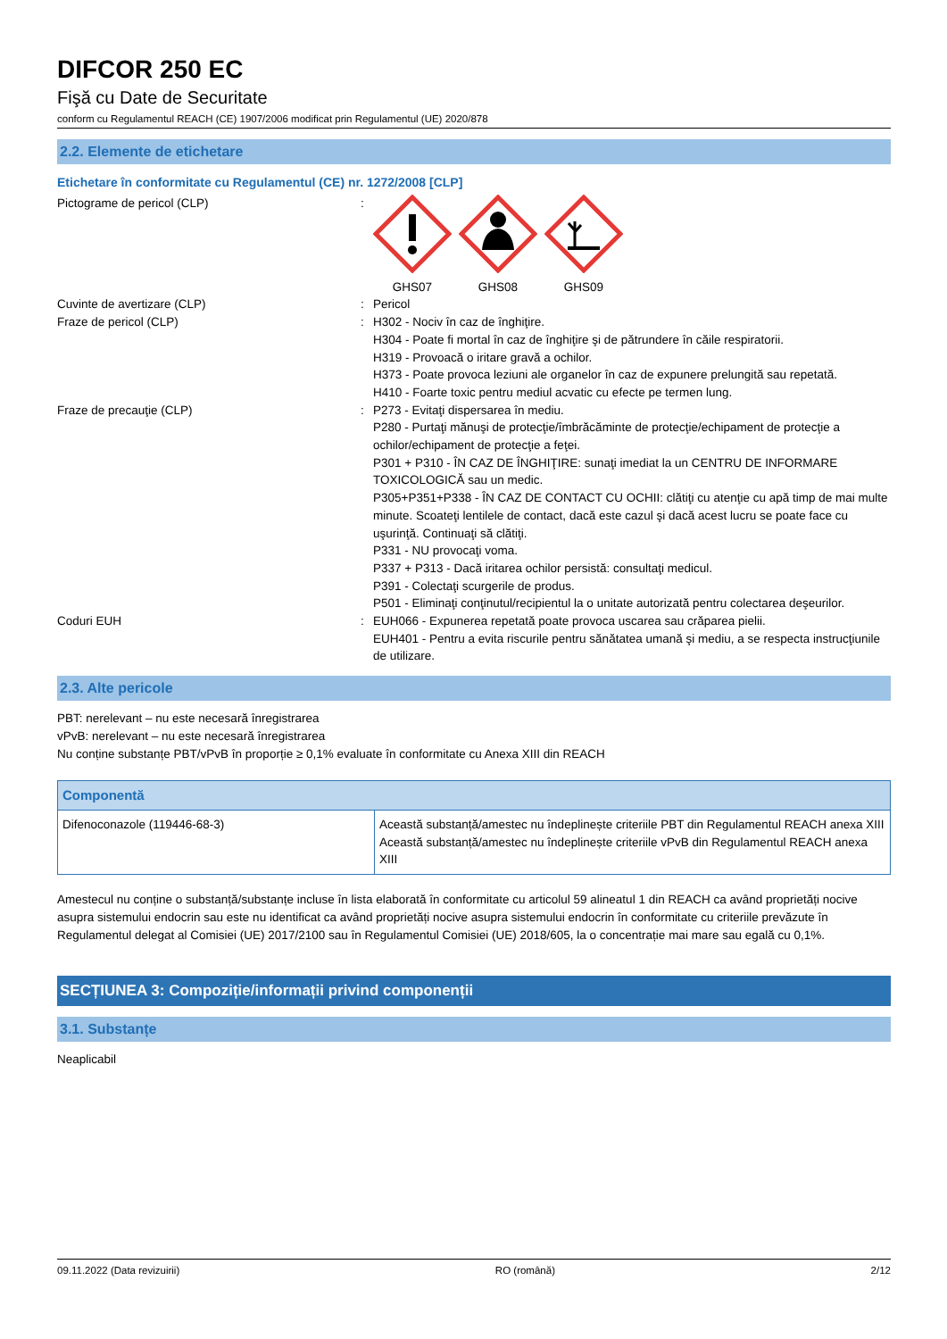DIFCOR 250 EC
Fişă cu Date de Securitate
conform cu Regulamentul REACH (CE) 1907/2006 modificat prin Regulamentul (UE) 2020/878
2.2. Elemente de etichetare
Etichetare în conformitate cu Regulamentul (CE) nr. 1272/2008 [CLP]
Pictograme de pericol (CLP) : GHS07 GHS08 GHS09
Cuvinte de avertizare (CLP) : Pericol
Fraze de pericol (CLP) : H302 - Nociv în caz de înghiţire.
H304 - Poate fi mortal în caz de înghiţire şi de pătrundere în căile respiratorii.
H319 - Provoacă o iritare gravă a ochilor.
H373 - Poate provoca leziuni ale organelor în caz de expunere prelungită sau repetată.
H410 - Foarte toxic pentru mediul acvatic cu efecte pe termen lung.
Fraze de precauţie (CLP) : P273 - Evitaţi dispersarea în mediu.
P280 - Purtaţi mănuşi de protecţie/îmbrăcăminte de protecţie/echipament de protecţie a ochilor/echipament de protecţie a feţei.
P301 + P310 - ÎN CAZ DE ÎNGHIŢIRE: sunaţi imediat la un CENTRU DE INFORMARE TOXICOLOGICĂ sau un medic.
P305+P351+P338 - ÎN CAZ DE CONTACT CU OCHII: clătiţi cu atenţie cu apă timp de mai multe minute. Scoateţi lentilele de contact, dacă este cazul şi dacă acest lucru se poate face cu uşurinţă. Continuaţi să clătiţi.
P331 - NU provocaţi voma.
P337 + P313 - Dacă iritarea ochilor persistă: consultaţi medicul.
P391 - Colectaţi scurgerile de produs.
P501 - Eliminaţi conţinutul/recipientul la o unitate autorizată pentru colectarea deşeurilor.
Coduri EUH : EUH066 - Expunerea repetată poate provoca uscarea sau crăparea pielii.
EUH401 - Pentru a evita riscurile pentru sănătatea umană şi mediu, a se respecta instrucţiunile de utilizare.
2.3. Alte pericole
PBT: nerelevant – nu este necesară înregistrarea
vPvB: nerelevant – nu este necesară înregistrarea
Nu conține substanțe PBT/vPvB în proporție ≥ 0,1% evaluate în conformitate cu Anexa XIII din REACH
| Componentă | |
| --- | --- |
| Difenoconazole (119446-68-3) | Această substanță/amestec nu îndeplinește criteriile PBT din Regulamentul REACH anexa XIII Această substanță/amestec nu îndeplinește criteriile vPvB din Regulamentul REACH anexa XIII |
Amestecul nu conține o substanță/substanțe incluse în lista elaborată în conformitate cu articolul 59 alineatul 1 din REACH ca având proprietăți nocive asupra sistemului endocrin sau este nu identificat ca având proprietăți nocive asupra sistemului endocrin în conformitate cu criteriile prevăzute în Regulamentul delegat al Comisiei (UE) 2017/2100 sau în Regulamentul Comisiei (UE) 2018/605, la o concentrație mai mare sau egală cu 0,1%.
SECȚIUNEA 3: Compoziție/informații privind componenții
3.1. Substanțe
Neaplicabil
09.11.2022 (Data revizuirii) RO (română) 2/12